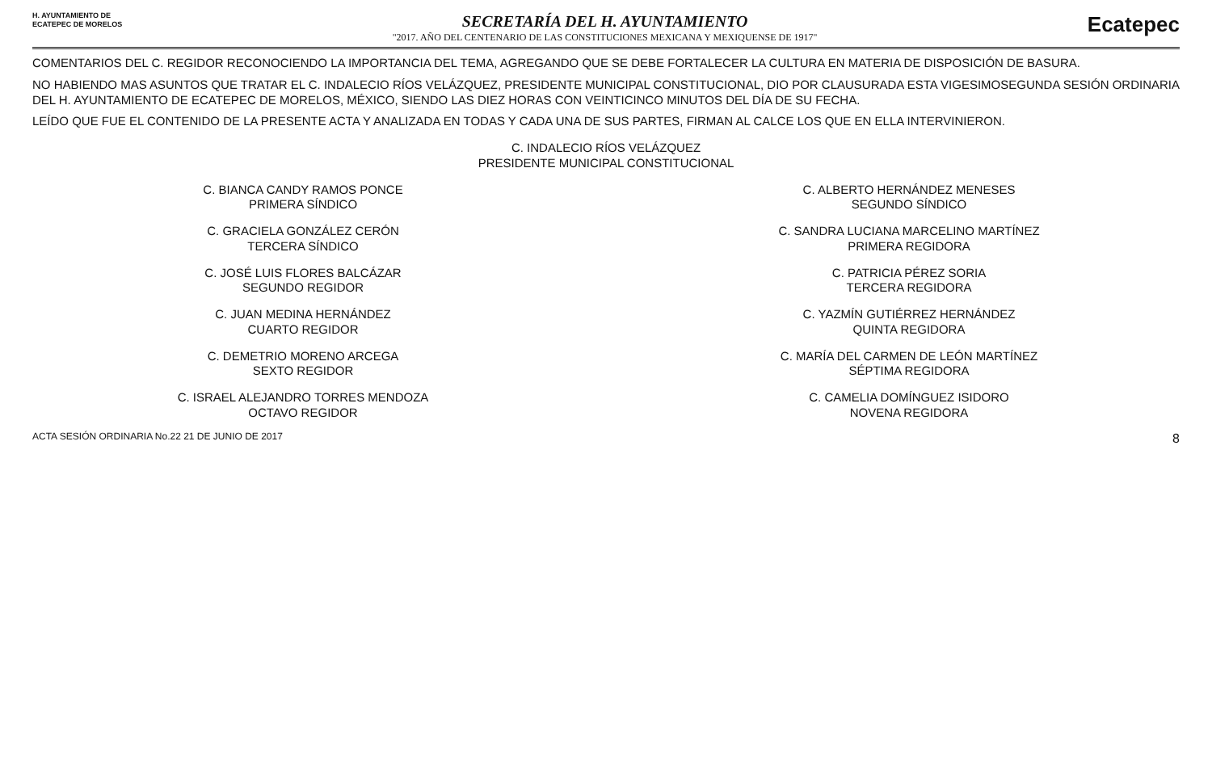H. AYUNTAMIENTO DE
ECATEPEC DE MORELOS
SECRETARÍA DEL H. AYUNTAMIENTO
"2017. AÑO DEL CENTENARIO DE LAS CONSTITUCIONES MEXICANA Y MEXIQUENSE DE 1917"
Ecatepec
COMENTARIOS DEL C. REGIDOR RECONOCIENDO LA IMPORTANCIA DEL TEMA, AGREGANDO QUE SE DEBE FORTALECER LA CULTURA EN MATERIA DE DISPOSICIÓN DE BASURA.
NO HABIENDO MAS ASUNTOS QUE TRATAR EL C. INDALECIO RÍOS VELÁZQUEZ, PRESIDENTE MUNICIPAL CONSTITUCIONAL, DIO POR CLAUSURADA ESTA VIGESIMOSEGUNDA SESIÓN ORDINARIA DEL H. AYUNTAMIENTO DE ECATEPEC DE MORELOS, MÉXICO, SIENDO LAS DIEZ HORAS CON VEINTICINCO MINUTOS DEL DÍA DE SU FECHA.
LEÍDO QUE FUE EL CONTENIDO DE LA PRESENTE ACTA Y ANALIZADA EN TODAS Y CADA UNA DE SUS PARTES, FIRMAN AL CALCE LOS QUE EN ELLA INTERVINIERON.
C. INDALECIO RÍOS VELÁZQUEZ
PRESIDENTE MUNICIPAL CONSTITUCIONAL
C. BIANCA CANDY RAMOS PONCE
PRIMERA SÍNDICO
C. ALBERTO HERNÁNDEZ MENESES
SEGUNDO SÍNDICO
C. GRACIELA GONZÁLEZ CERÓN
TERCERA SÍNDICO
C. SANDRA LUCIANA MARCELINO MARTÍNEZ
PRIMERA REGIDORA
C. JOSÉ LUIS FLORES BALCÁZAR
SEGUNDO REGIDOR
C. PATRICIA PÉREZ SORIA
TERCERA REGIDORA
C. JUAN MEDINA HERNÁNDEZ
CUARTO REGIDOR
C. YAZMÍN GUTIÉRREZ HERNÁNDEZ
QUINTA REGIDORA
C. DEMETRIO MORENO ARCEGA
SEXTO REGIDOR
C. MARÍA DEL CARMEN DE LEÓN MARTÍNEZ
SÉPTIMA REGIDORA
C. ISRAEL ALEJANDRO TORRES MENDOZA
OCTAVO REGIDOR
C. CAMELIA DOMÍNGUEZ ISIDORO
NOVENA REGIDORA
ACTA SESIÓN ORDINARIA No.22 21 DE JUNIO DE 2017 8